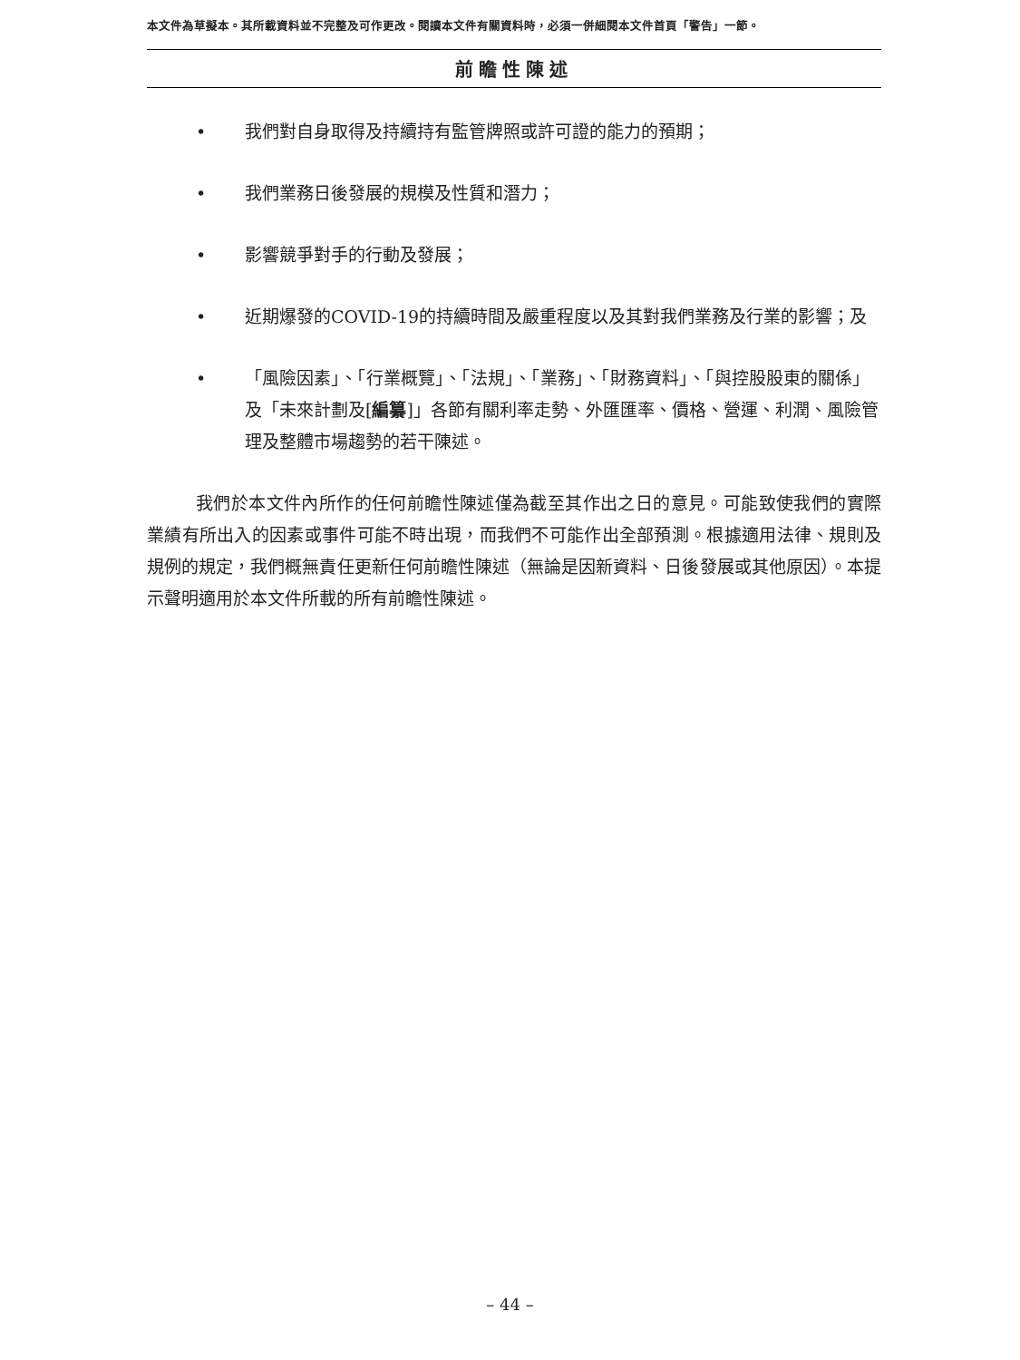本文件為草擬本。其所載資料並不完整及可作更改。閱讀本文件有關資料時，必須一併細閱本文件首頁「警告」一節。
前瞻性陳述
• 我們對自身取得及持續持有監管牌照或許可證的能力的預期；
• 我們業務日後發展的規模及性質和潛力；
• 影響競爭對手的行動及發展；
• 近期爆發的COVID-19的持續時間及嚴重程度以及其對我們業務及行業的影響；及
• 「風險因素」、「行業概覽」、「法規」、「業務」、「財務資料」、「與控股股東的關係」及「未來計劃及[編纂]」各節有關利率走勢、外匯匯率、價格、營運、利潤、風險管理及整體市場趨勢的若干陳述。
我們於本文件內所作的任何前瞻性陳述僅為截至其作出之日的意見。可能致使我們的實際業績有所出入的因素或事件可能不時出現，而我們不可能作出全部預測。根據適用法律、規則及規例的規定，我們概無責任更新任何前瞻性陳述（無論是因新資料、日後發展或其他原因）。本提示聲明適用於本文件所載的所有前瞻性陳述。
– 44 –